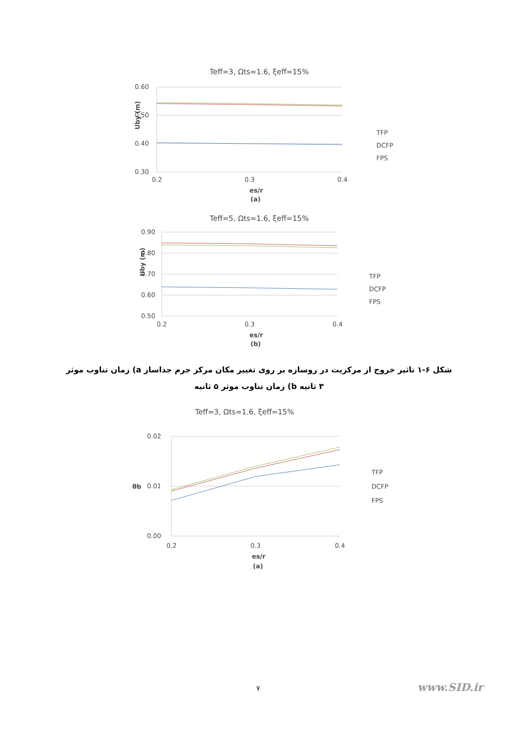Teff=3, Ωts=1.6, ξeff=15%
0.60
0.50
0.40
0.30
0.2
0.3
0.4
es/r
(a)
Uby (m)
TFP
DCFP
FPS
Teff=5, Ωts=1.6, ξeff=15%
0.90
0.80
0.70
0.60
0.50
0.2
0.3
0.4
es/r
(b)
Uby (m)
TFP
DCFP
FPS
شکل ۶-۱ تاثیر خروج از مرکزیت در روسازه بر روی تغییر مکان مرکز جرم جداساز a) زمان تناوب موثر ۳ ثانیه b) زمان تناوب موثر ۵ ثانیه
Teff=3, Ωts=1.6, ξeff=15%
0.02
0.01
0.00
0.2
0.3
0.4
es/r
(a)
θb
TFP
DCFP
FPS
۷ www.SID.ir